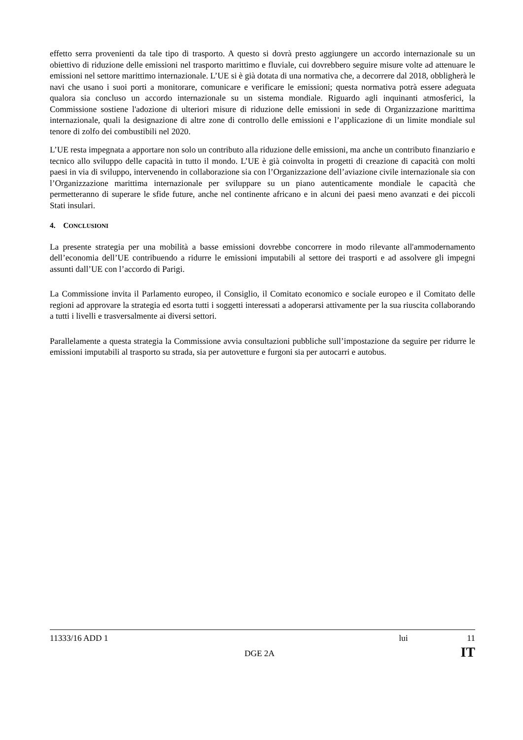effetto serra provenienti da tale tipo di trasporto. A questo si dovrà presto aggiungere un accordo internazionale su un obiettivo di riduzione delle emissioni nel trasporto marittimo e fluviale, cui dovrebbero seguire misure volte ad attenuare le emissioni nel settore marittimo internazionale. L’UE si è già dotata di una normativa che, a decorrere dal 2018, obbligherà le navi che usano i suoi porti a monitorare, comunicare e verificare le emissioni; questa normativa potrà essere adeguata qualora sia concluso un accordo internazionale su un sistema mondiale. Riguardo agli inquinanti atmosferici, la Commissione sostiene l'adozione di ulteriori misure di riduzione delle emissioni in sede di Organizzazione marittima internazionale, quali la designazione di altre zone di controllo delle emissioni e l’applicazione di un limite mondiale sul tenore di zolfo dei combustibili nel 2020.
L’UE resta impegnata a apportare non solo un contributo alla riduzione delle emissioni, ma anche un contributo finanziario e tecnico allo sviluppo delle capacità in tutto il mondo. L’UE è già coinvolta in progetti di creazione di capacità con molti paesi in via di sviluppo, intervenendo in collaborazione sia con l’Organizzazione dell’aviazione civile internazionale sia con l’Organizzazione marittima internazionale per sviluppare su un piano autenticamente mondiale le capacità che permetteranno di superare le sfide future, anche nel continente africano e in alcuni dei paesi meno avanzati e dei piccoli Stati insulari.
4. CONCLUSIONI
La presente strategia per una mobilità a basse emissioni dovrebbe concorrere in modo rilevante all'ammodernamento dell’economia dell’UE contribuendo a ridurre le emissioni imputabili al settore dei trasporti e ad assolvere gli impegni assunti dall’UE con l’accordo di Parigi.
La Commissione invita il Parlamento europeo, il Consiglio, il Comitato economico e sociale europeo e il Comitato delle regioni ad approvare la strategia ed esorta tutti i soggetti interessati a adoperarsi attivamente per la sua riuscita collaborando a tutti i livelli e trasversalmente ai diversi settori.
Parallelamente a questa strategia la Commissione avvia consultazioni pubbliche sull’impostazione da seguire per ridurre le emissioni imputabili al trasporto su strada, sia per autovetture e furgoni sia per autocarri e autobus.
11333/16 ADD 1 lui 11
DGE 2A IT